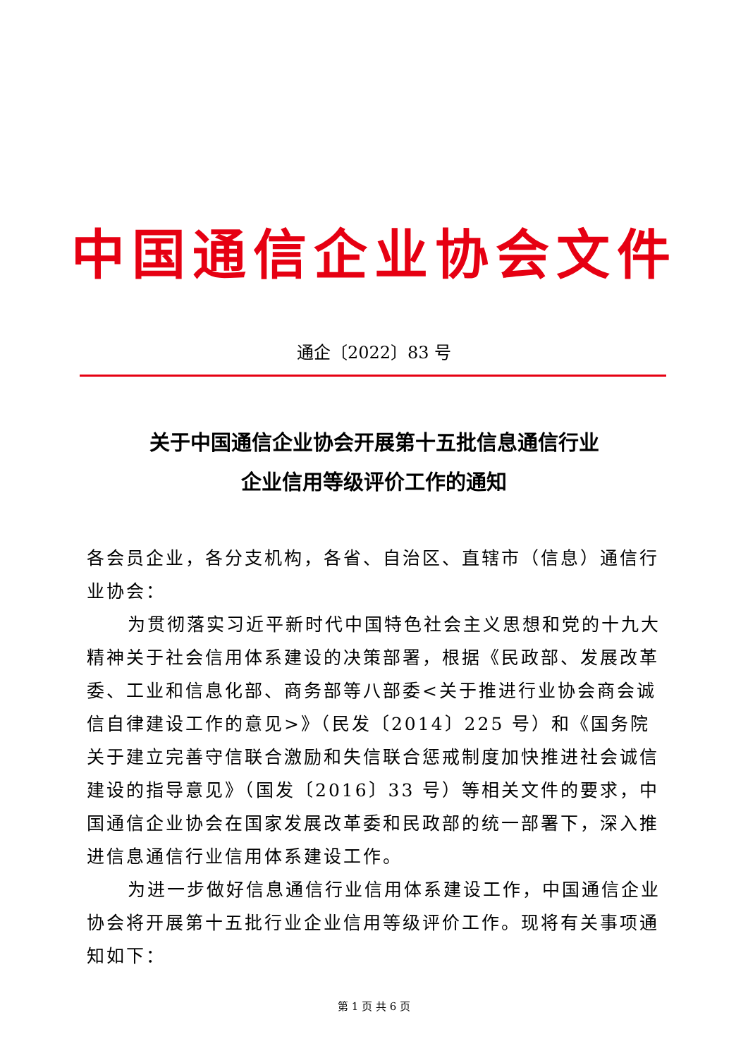中国通信企业协会文件
通企〔2022〕83 号
关于中国通信企业协会开展第十五批信息通信行业
企业信用等级评价工作的通知
各会员企业，各分支机构，各省、自治区、直辖市（信息）通信行业协会：
为贯彻落实习近平新时代中国特色社会主义思想和党的十九大精神关于社会信用体系建设的决策部署，根据《民政部、发展改革委、工业和信息化部、商务部等八部委<关于推进行业协会商会诚信自律建设工作的意见>》（民发〔2014〕225 号）和《国务院关于建立完善守信联合激励和失信联合惩戒制度加快推进社会诚信建设的指导意见》（国发〔2016〕33 号）等相关文件的要求，中国通信企业协会在国家发展改革委和民政部的统一部署下，深入推进信息通信行业信用体系建设工作。
为进一步做好信息通信行业信用体系建设工作，中国通信企业协会将开展第十五批行业企业信用等级评价工作。现将有关事项通知如下：
第 1 页 共 6 页